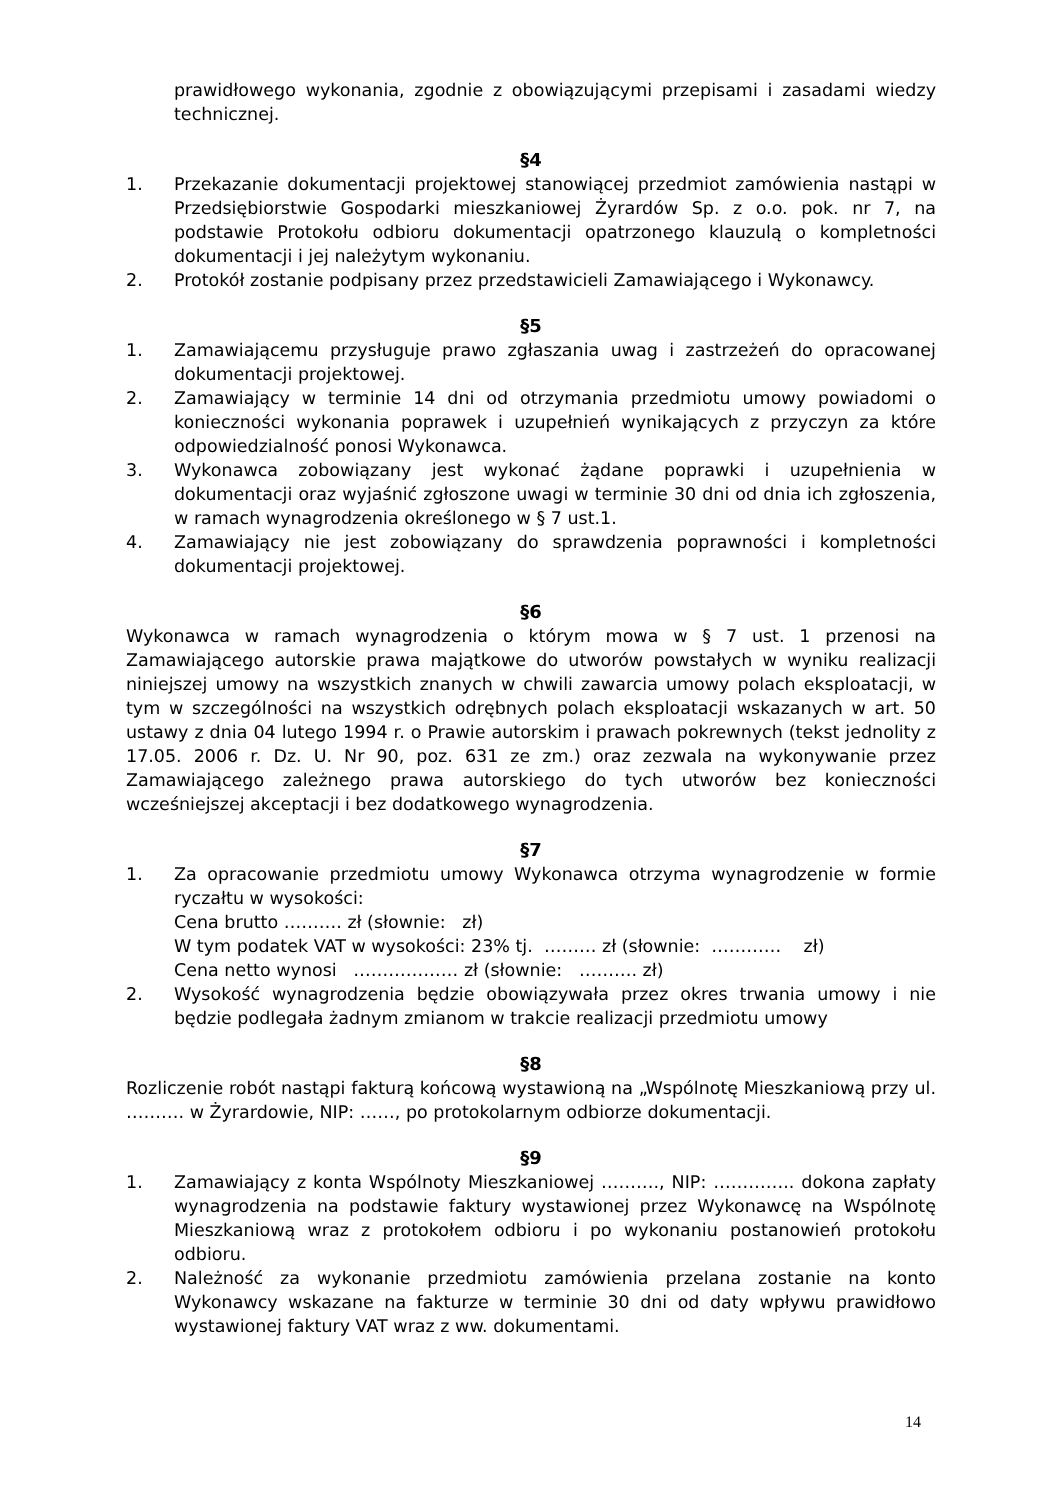prawidłowego wykonania, zgodnie z obowiązującymi przepisami i zasadami wiedzy technicznej.
§4
1. Przekazanie dokumentacji projektowej stanowiącej przedmiot zamówienia nastąpi w Przedsiębiorstwie Gospodarki mieszkaniowej Żyrardów Sp. z o.o. pok. nr 7, na podstawie Protokołu odbioru dokumentacji opatrzonego klauzulą o kompletności dokumentacji i jej należytym wykonaniu.
2. Protokół zostanie podpisany przez przedstawicieli Zamawiającego i Wykonawcy.
§5
1. Zamawiającemu przysługuje prawo zgłaszania uwag i zastrzeżeń do opracowanej dokumentacji projektowej.
2. Zamawiający w terminie 14 dni od otrzymania przedmiotu umowy powiadomi o konieczności wykonania poprawek i uzupełnień wynikających z przyczyn za które odpowiedzialność ponosi Wykonawca.
3. Wykonawca zobowiązany jest wykonać żądane poprawki i uzupełnienia w dokumentacji oraz wyjaśnić zgłoszone uwagi w terminie 30 dni od dnia ich zgłoszenia, w ramach wynagrodzenia określonego w § 7 ust.1.
4. Zamawiający nie jest zobowiązany do sprawdzenia poprawności i kompletności dokumentacji projektowej.
§6
Wykonawca w ramach wynagrodzenia o którym mowa w § 7 ust. 1 przenosi na Zamawiającego autorskie prawa majątkowe do utworów powstałych w wyniku realizacji niniejszej umowy na wszystkich znanych w chwili zawarcia umowy polach eksploatacji, w tym w szczególności na wszystkich odrębnych polach eksploatacji wskazanych w art. 50 ustawy z dnia 04 lutego 1994 r. o Prawie autorskim i prawach pokrewnych (tekst jednolity z 17.05. 2006 r. Dz. U. Nr 90, poz. 631 ze zm.) oraz zezwala na wykonywanie przez Zamawiającego zależnego prawa autorskiego do tych utworów bez konieczności wcześniejszej akceptacji i bez dodatkowego wynagrodzenia.
§7
1. Za opracowanie przedmiotu umowy Wykonawca otrzyma wynagrodzenie w formie ryczałtu w wysokości:
Cena brutto ………. zł (słownie: zł)
W tym podatek VAT w wysokości: 23% tj. ……… zł (słownie: ………… zł)
Cena netto wynosi ……………… zł (słownie: ………. zł)
2. Wysokość wynagrodzenia będzie obowiązywała przez okres trwania umowy i nie będzie podlegała żadnym zmianom w trakcie realizacji przedmiotu umowy
§8
Rozliczenie robót nastąpi fakturą końcową wystawioną na „Wspólnotę Mieszkaniową przy ul. ………. w Żyrardowie, NIP: ……, po protokolarnym odbiorze dokumentacji.
§9
1. Zamawiający z konta Wspólnoty Mieszkaniowej ………., NIP: ………….. dokona zapłaty wynagrodzenia na podstawie faktury wystawionej przez Wykonawcę na Wspólnotę Mieszkaniową wraz z protokołem odbioru i po wykonaniu postanowień protokołu odbioru.
2. Należność za wykonanie przedmiotu zamówienia przelana zostanie na konto Wykonawcy wskazane na fakturze w terminie 30 dni od daty wpływu prawidłowo wystawionej faktury VAT wraz z ww. dokumentami.
14